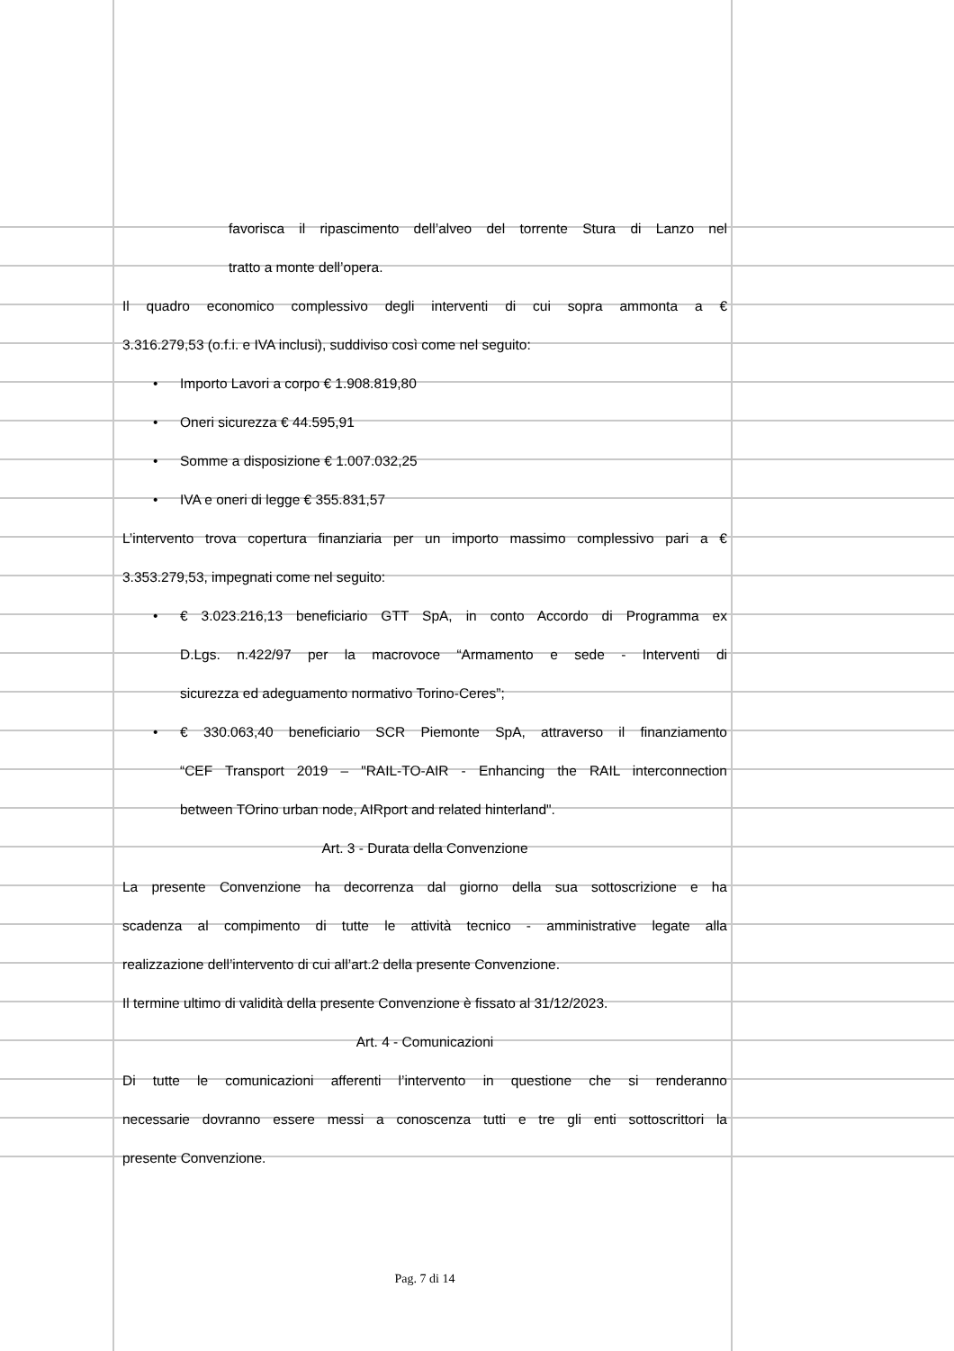favorisca il ripascimento dell’alveo del torrente Stura di Lanzo nel
tratto a monte dell’opera.
Il quadro economico complessivo degli interventi di cui sopra ammonta a €
3.316.279,53 (o.f.i. e IVA inclusi), suddiviso così come nel seguito:
• Importo Lavori a corpo € 1.908.819,80
• Oneri sicurezza € 44.595,91
• Somme a disposizione € 1.007.032,25
• IVA e oneri di legge € 355.831,57
L’intervento trova copertura finanziaria per un importo massimo complessivo pari a €
3.353.279,53, impegnati come nel seguito:
• € 3.023.216,13 beneficiario GTT SpA, in conto Accordo di Programma ex
D.Lgs. n.422/97 per la macrovoce “Armamento e sede - Interventi di
sicurezza ed adeguamento normativo Torino-Ceres”;
• € 330.063,40 beneficiario SCR Piemonte SpA, attraverso il finanziamento
“CEF Transport 2019 – "RAIL-TO-AIR - Enhancing the RAIL interconnection
between TOrino urban node, AIRport and related hinterland".
Art. 3 - Durata della Convenzione
La presente Convenzione ha decorrenza dal giorno della sua sottoscrizione e ha
scadenza al compimento di tutte le attività tecnico - amministrative legate alla
realizzazione dell’intervento di cui all’art.2 della presente Convenzione.
Il termine ultimo di validità della presente Convenzione è fissato al 31/12/2023.
Art. 4 - Comunicazioni
Di tutte le comunicazioni afferenti l’intervento in questione che si renderanno
necessarie dovranno essere messi a conoscenza tutti e tre gli enti sottoscrittori la
presente Convenzione.
Pag. 7 di 14